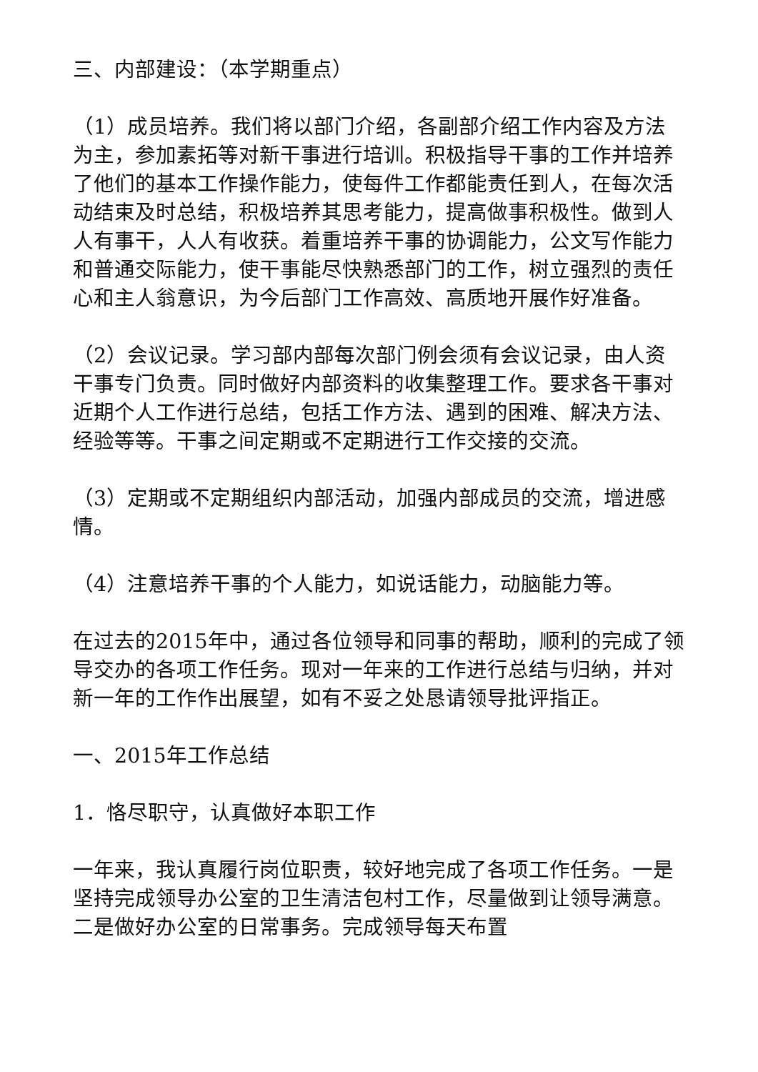三、内部建设：（本学期重点）
（1）成员培养。我们将以部门介绍，各副部介绍工作内容及方法为主，参加素拓等对新干事进行培训。积极指导干事的工作并培养了他们的基本工作操作能力，使每件工作都能责任到人，在每次活动结束及时总结，积极培养其思考能力，提高做事积极性。做到人人有事干，人人有收获。着重培养干事的协调能力，公文写作能力和普通交际能力，使干事能尽快熟悉部门的工作，树立强烈的责任心和主人翁意识，为今后部门工作高效、高质地开展作好准备。
（2）会议记录。学习部内部每次部门例会须有会议记录，由人资干事专门负责。同时做好内部资料的收集整理工作。要求各干事对近期个人工作进行总结，包括工作方法、遇到的困难、解决方法、经验等等。干事之间定期或不定期进行工作交接的交流。
（3）定期或不定期组织内部活动，加强内部成员的交流，增进感情。
（4）注意培养干事的个人能力，如说话能力，动脑能力等。
在过去的2015年中，通过各位领导和同事的帮助，顺利的完成了领导交办的各项工作任务。现对一年来的工作进行总结与归纳，并对新一年的工作作出展望，如有不妥之处恳请领导批评指正。
一、2015年工作总结
1．恪尽职守，认真做好本职工作
一年来，我认真履行岗位职责，较好地完成了各项工作任务。一是坚持完成领导办公室的卫生清洁包村工作，尽量做到让领导满意。二是做好办公室的日常事务。完成领导每天布置